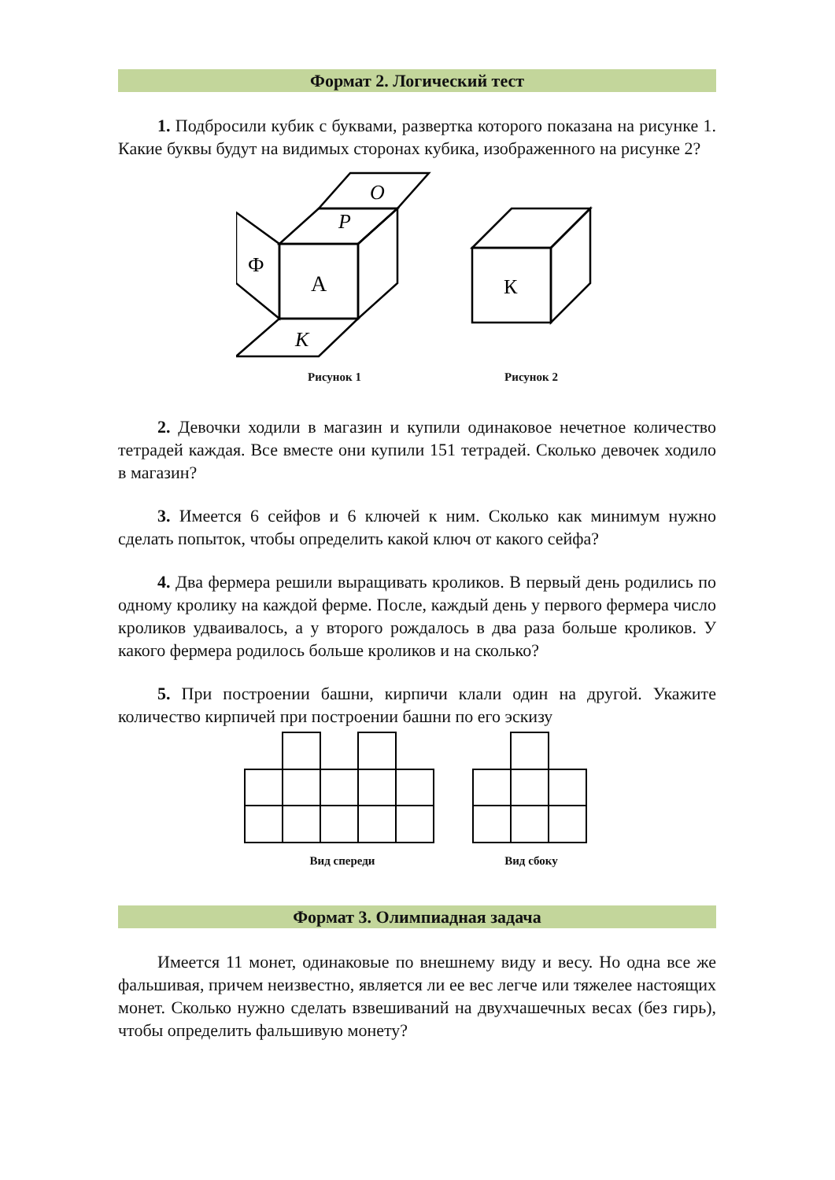Формат 2. Логический тест
1. Подбросили кубик с буквами, развертка которого показана на рисунке 1. Какие буквы будут на видимых сторонах кубика, изображенного на рисунке 2?
А
Р
О
Ф
К
Рисунок 1
К
Рисунок 2
2. Девочки ходили в магазин и купили одинаковое нечетное количество тетрадей каждая. Все вместе они купили 151 тетрадей. Сколько девочек ходило в магазин?
3. Имеется 6 сейфов и 6 ключей к ним. Сколько как минимум нужно сделать попыток, чтобы определить какой ключ от какого сейфа?
4. Два фермера решили выращивать кроликов. В первый день родились по одному кролику на каждой ферме. После, каждый день у первого фермера число кроликов удваивалось, а у второго рождалось в два раза больше кроликов. У какого фермера родилось больше кроликов и на сколько?
5. При построении башни, кирпичи клали один на другой. Укажите количество кирпичей при построении башни по его эскизу
Вид спереди Вид сбоку
Формат 3. Олимпиадная задача
Имеется 11 монет, одинаковые по внешнему виду и весу. Но одна все же фальшивая, причем неизвестно, является ли ее вес легче или тяжелее настоящих монет. Сколько нужно сделать взвешиваний на двухчашечных весах (без гирь), чтобы определить фальшивую монету?